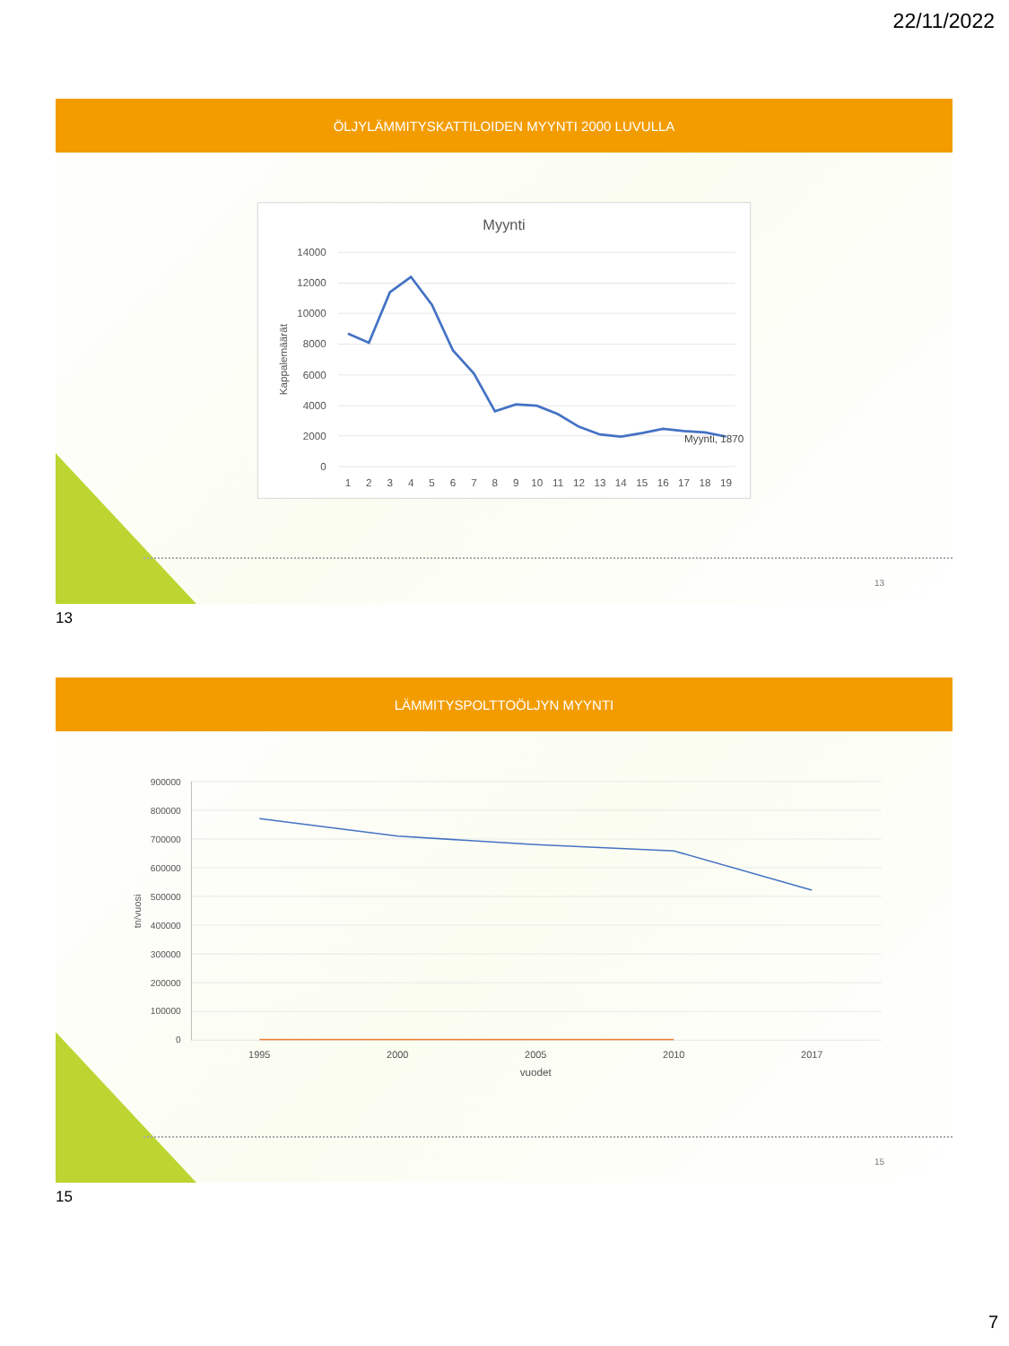22/11/2022
ÖLJYLÄMMITYSKATTILOIDEN MYYNTI 2000 LUVULLA
Myynti
14000
12000
10000
8000
6000
4000
2000
0
Kappalemäärät
1
2
3
4
5
6
7
8
9
10
11
12
13
14
15
16
17
18
19
Myynti, 1870
13
13
LÄMMITYSPOLTTOÖLJYN MYYNTI
900000
800000
700000
600000
500000
400000
300000
200000
100000
0
tn/vuosi
1995
2000
2005
2010
2017
vuodet
15
15
7